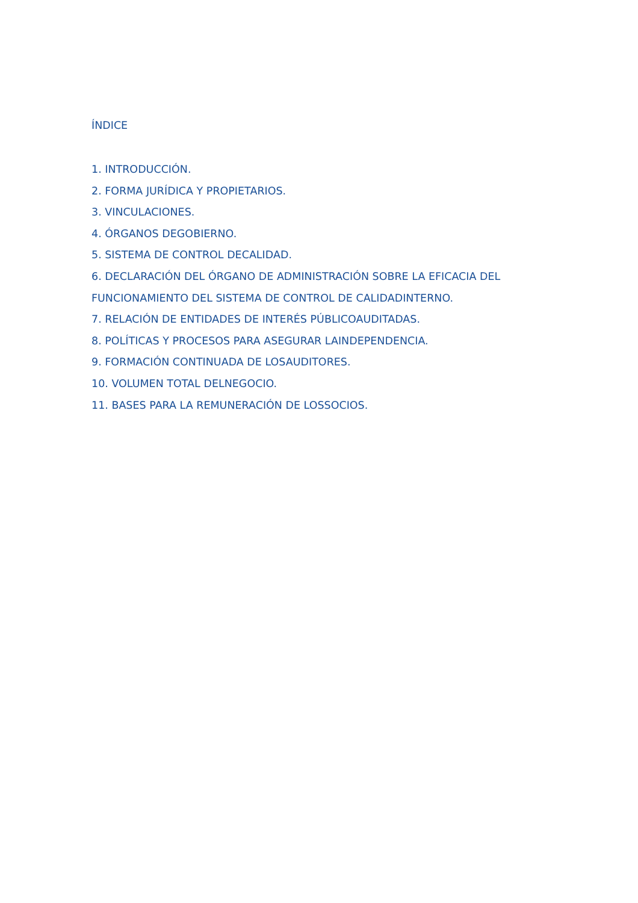ÍNDICE
1. INTRODUCCIÓN.
2. FORMA JURÍDICA Y PROPIETARIOS.
3. VINCULACIONES.
4. ÓRGANOS DEGOBIERNO.
5. SISTEMA DE CONTROL DECALIDAD.
6. DECLARACIÓN DEL ÓRGANO DE ADMINISTRACIÓN SOBRE LA EFICACIA DEL FUNCIONAMIENTO DEL SISTEMA DE CONTROL DE CALIDADINTERNO.
7. RELACIÓN DE ENTIDADES DE INTERÉS PÚBLICOAUDITADAS.
8. POLÍTICAS Y PROCESOS PARA ASEGURAR LAINDEPENDENCIA.
9. FORMACIÓN CONTINUADA DE LOSAUDITORES.
10. VOLUMEN TOTAL DELNEGOCIO.
11. BASES PARA LA REMUNERACIÓN DE LOSSOCIOS.